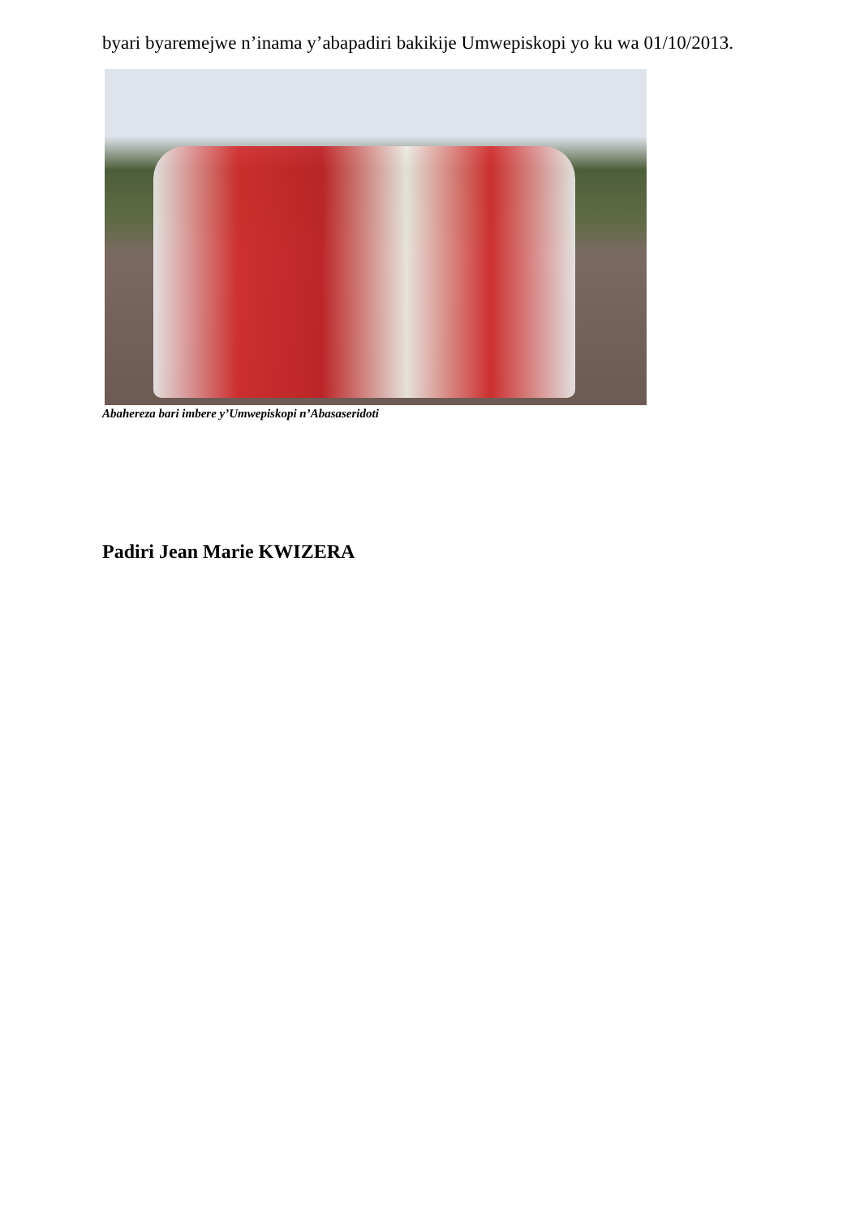byari byaremejwe n’inama y’abapadiri bakikije Umwepiskopi yo ku wa 01/10/2013.
Abahereza bari imbere y’Umwepiskopi n’Abasaseridoti
Padiri Jean Marie KWIZERA